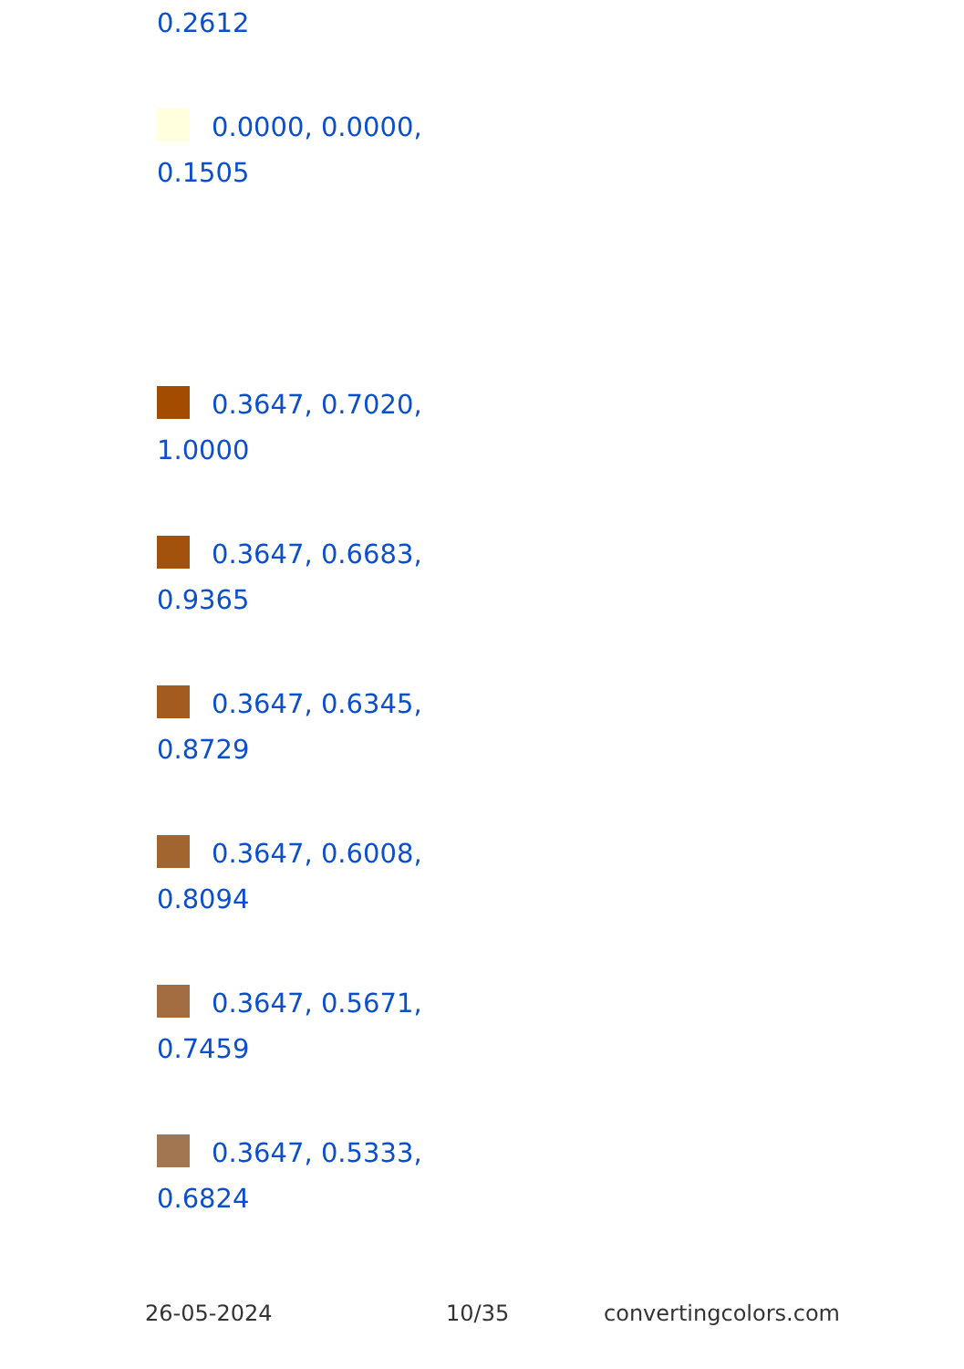0.2612
0.0000, 0.0000, 0.1505
0.3647, 0.7020, 1.0000
0.3647, 0.6683, 0.9365
0.3647, 0.6345, 0.8729
0.3647, 0.6008, 0.8094
0.3647, 0.5671, 0.7459
0.3647, 0.5333, 0.6824
26-05-2024 10/35 convertingcolors.com